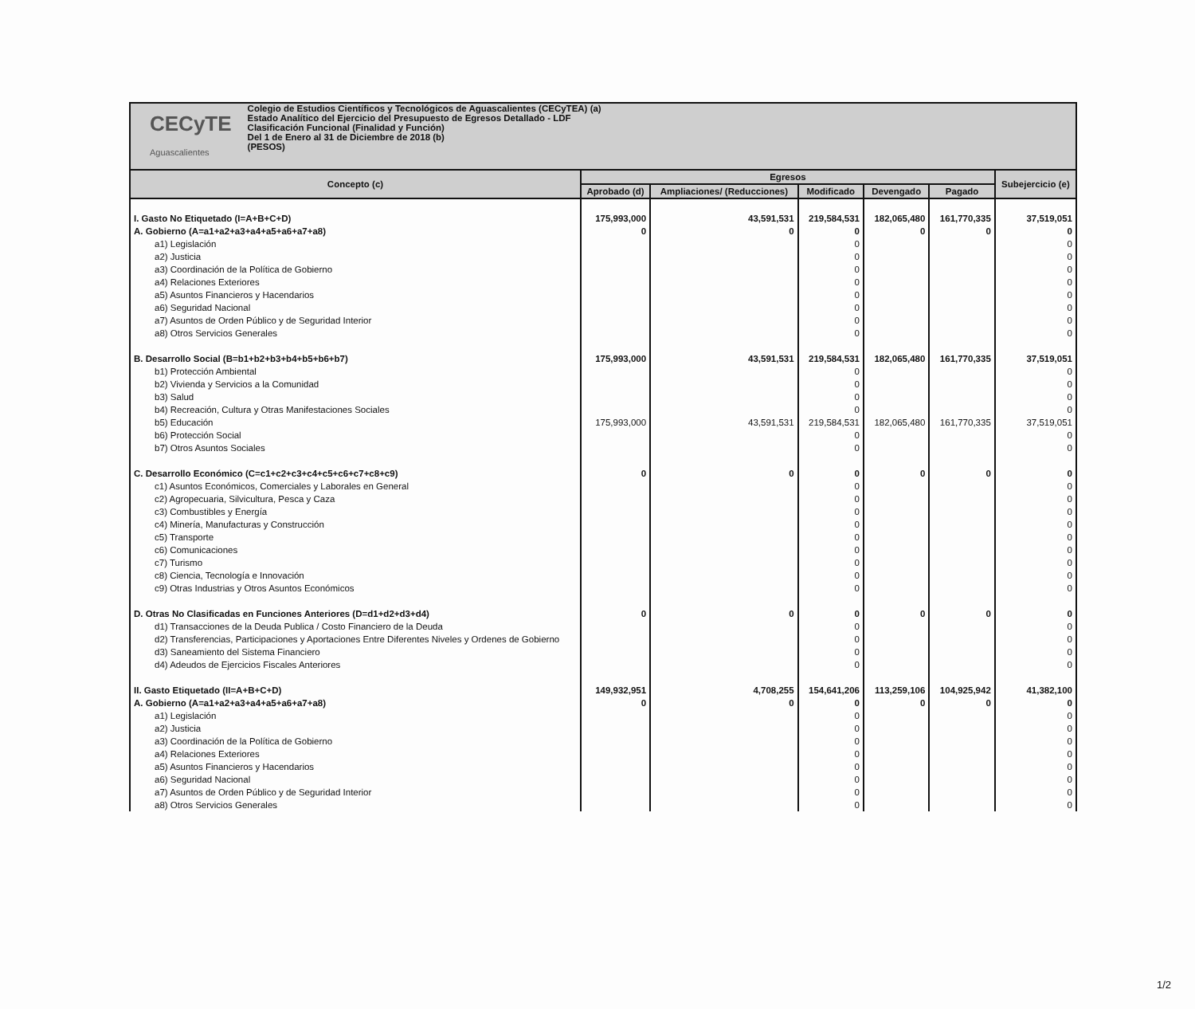| CECyTE Aguascalientes Colegio de Estudios Científicos y Tecnológicos de Aguascalientes (CECyTEA) (a) Estado Analítico del Ejercicio del Presupuesto de Egresos Detallado - LDF Clasificación Funcional (Finalidad y Función) Del 1 de Enero al 31 de Diciembre de 2018 (b) (PESOS) | | | | | | |
| Concepto (c) | Egresos | | | | | Subejercicio (e) |
| | Aprobado (d) | Ampliaciones/ (Reducciones) | Modificado | Devengado | Pagado | |
| I. Gasto No Etiquetado (I=A+B+C+D) | 175,993,000 | 43,591,531 | 219,584,531 | 182,065,480 | 161,770,335 | 37,519,051 |
| A. Gobierno (A=a1+a2+a3+a4+a5+a6+a7+a8) | 0 | 0 | 0 | 0 | 0 | 0 |
| a1) Legislación | | | 0 | | | 0 |
| a2) Justicia | | | 0 | | | 0 |
| a3) Coordinación de la Política de Gobierno | | | 0 | | | 0 |
| a4) Relaciones Exteriores | | | 0 | | | 0 |
| a5) Asuntos Financieros y Hacendarios | | | 0 | | | 0 |
| a6) Seguridad Nacional | | | 0 | | | 0 |
| a7) Asuntos de Orden Público y de Seguridad Interior | | | 0 | | | 0 |
| a8) Otros Servicios Generales | | | 0 | | | 0 |
| B. Desarrollo Social (B=b1+b2+b3+b4+b5+b6+b7) | 175,993,000 | 43,591,531 | 219,584,531 | 182,065,480 | 161,770,335 | 37,519,051 |
| b1) Protección Ambiental | | | 0 | | | 0 |
| b2) Vivienda y Servicios a la Comunidad | | | 0 | | | 0 |
| b3) Salud | | | 0 | | | 0 |
| b4) Recreación, Cultura y Otras Manifestaciones Sociales | | | 0 | | | 0 |
| b5) Educación | 175,993,000 | 43,591,531 | 219,584,531 | 182,065,480 | 161,770,335 | 37,519,051 |
| b6) Protección Social | | | 0 | | | 0 |
| b7) Otros Asuntos Sociales | | | 0 | | | 0 |
| C. Desarrollo Económico (C=c1+c2+c3+c4+c5+c6+c7+c8+c9) | 0 | 0 | 0 | 0 | 0 | 0 |
| c1) Asuntos Económicos, Comerciales y Laborales en General | | | 0 | | | 0 |
| c2) Agropecuaria, Silvicultura, Pesca y Caza | | | 0 | | | 0 |
| c3) Combustibles y Energía | | | 0 | | | 0 |
| c4) Minería, Manufacturas y Construcción | | | 0 | | | 0 |
| c5) Transporte | | | 0 | | | 0 |
| c6) Comunicaciones | | | 0 | | | 0 |
| c7) Turismo | | | 0 | | | 0 |
| c8) Ciencia, Tecnología e Innovación | | | 0 | | | 0 |
| c9) Otras Industrias y Otros Asuntos Económicos | | | 0 | | | 0 |
| D. Otras No Clasificadas en Funciones Anteriores (D=d1+d2+d3+d4) | 0 | 0 | 0 | 0 | 0 | 0 |
| d1) Transacciones de la Deuda Publica / Costo Financiero de la Deuda | | | 0 | | | 0 |
| d2) Transferencias, Participaciones y Aportaciones Entre Diferentes Niveles y Ordenes de Gobierno | | | 0 | | | 0 |
| d3) Saneamiento del Sistema Financiero | | | 0 | | | 0 |
| d4) Adeudos de Ejercicios Fiscales Anteriores | | | 0 | | | 0 |
| II. Gasto Etiquetado (II=A+B+C+D) | 149,932,951 | 4,708,255 | 154,641,206 | 113,259,106 | 104,925,942 | 41,382,100 |
| A. Gobierno (A=a1+a2+a3+a4+a5+a6+a7+a8) | 0 | 0 | 0 | 0 | 0 | 0 |
| a1) Legislación | | | 0 | | | 0 |
| a2) Justicia | | | 0 | | | 0 |
| a3) Coordinación de la Política de Gobierno | | | 0 | | | 0 |
| a4) Relaciones Exteriores | | | 0 | | | 0 |
| a5) Asuntos Financieros y Hacendarios | | | 0 | | | 0 |
| a6) Seguridad Nacional | | | 0 | | | 0 |
| a7) Asuntos de Orden Público y de Seguridad Interior | | | 0 | | | 0 |
| a8) Otros Servicios Generales | | | 0 | | | 0 |
1/2